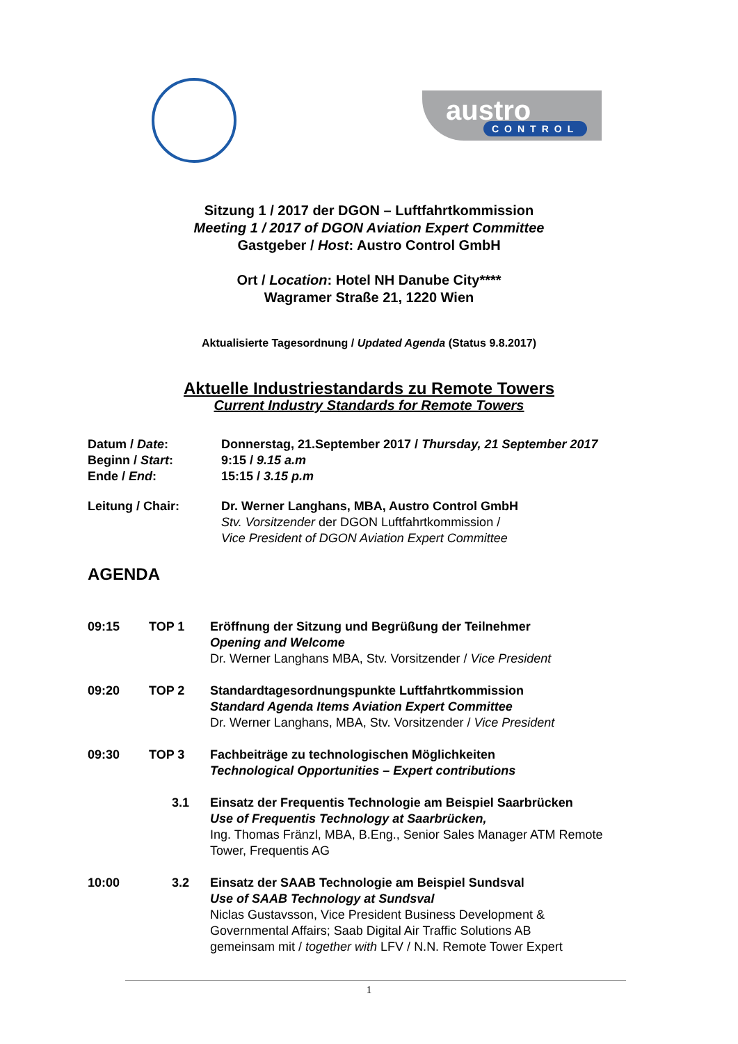austro
CONTROL
Sitzung 1 / 2017 der DGON – Luftfahrtkommission
Meeting 1 / 2017 of DGON Aviation Expert Committee
Gastgeber / Host: Austro Control GmbH
Ort / Location: Hotel NH Danube City****
Wagramer Straße 21, 1220 Wien
Aktualisierte Tagesordnung / Updated Agenda (Status 9.8.2017)
Aktuelle Industriestandards zu Remote Towers
Current Industry Standards for Remote Towers
| Datum / Date : | Donnerstag, 21.September 2017 / Thursday, 21 September 2017 |
| Beginn / Start : | 9:15 / 9.15 a.m |
| Ende / End : | 15:15 / 3.15 p.m |
| Leitung / Chair: | Dr. Werner Langhans, MBA, Austro Control GmbH Stv. Vorsitzender der DGON Luftfahrtkommission / Vice President of DGON Aviation Expert Committee |
AGENDA
| 09:15 | TOP 1 | Eröffnung der Sitzung und Begrüßung der Teilnehmer Opening and Welcome Dr. Werner Langhans MBA, Stv. Vorsitzender / Vice President |
| 09:20 | TOP 2 | Standardtagesordnungspunkte Luftfahrtkommission Standard Agenda Items Aviation Expert Committee Dr. Werner Langhans, MBA, Stv. Vorsitzender / Vice President |
| 09:30 | TOP 3 | Fachbeiträge zu technologischen Möglichkeiten Technological Opportunities – Expert contributions |
| | 3.1 | Einsatz der Frequentis Technologie am Beispiel Saarbrücken Use of Frequentis Technology at Saarbrücken, Ing. Thomas Fränzl, MBA, B.Eng., Senior Sales Manager ATM Remote Tower, Frequentis AG |
| 10:00 | 3.2 | Einsatz der SAAB Technologie am Beispiel Sundsval Use of SAAB Technology at Sundsval Niclas Gustavsson, Vice President Business Development & Governmental Affairs; Saab Digital Air Traffic Solutions AB gemeinsam mit / together with LFV / N.N. Remote Tower Expert |
1